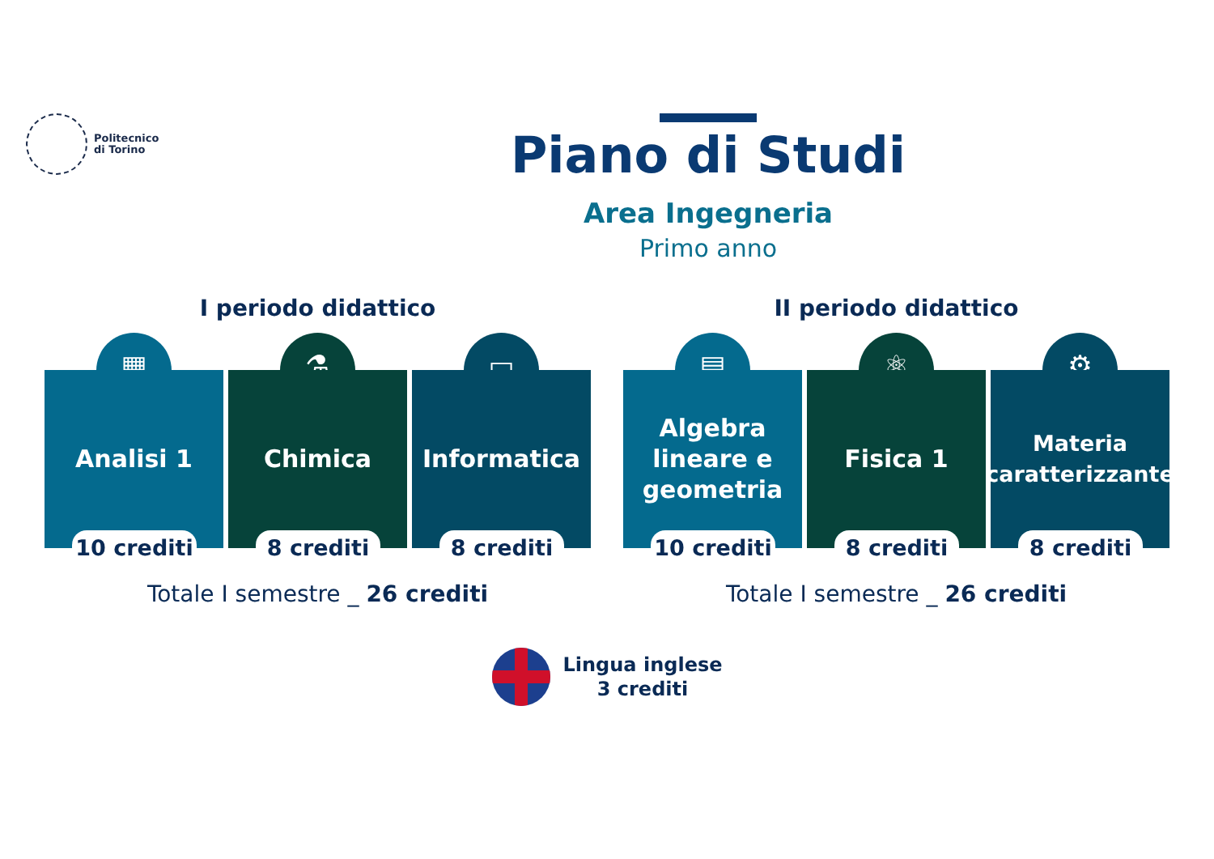Politecnico
di Torino
Piano di Studi
Area Ingegneria
Primo anno
I periodo didattico
▦
Analisi 1
10 crediti
⚗
Chimica
8 crediti
▭
Informatica
8 crediti
Totale I semestre _ 26 crediti
II periodo didattico
▤
Algebra
lineare e
geometria
10 crediti
⚛
Fisica 1
8 crediti
⚙
Materia
caratterizzante
8 crediti
Totale I semestre _ 26 crediti
Lingua inglese
3 crediti